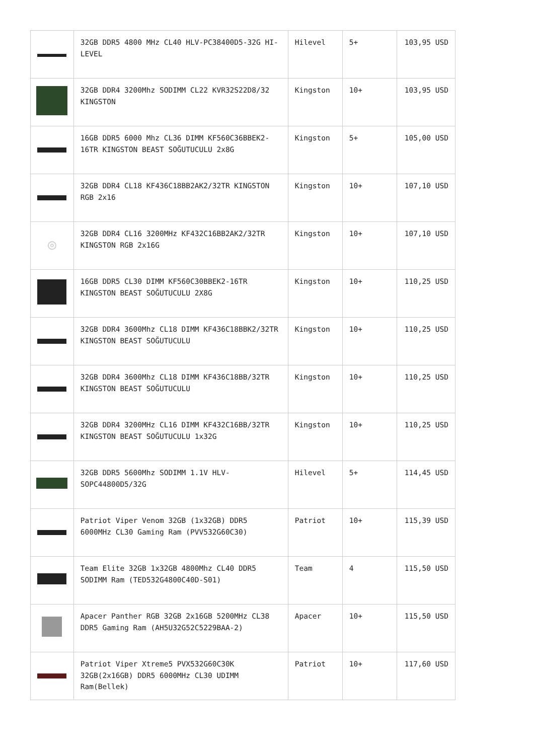| | 32GB DDR5 4800 MHz CL40 HLV-PC38400D5-32G HI-LEVEL | Hilevel | 5+ | 103,95 USD |
| | 32GB DDR4 3200Mhz SODIMM CL22 KVR32S22D8/32 KINGSTON | Kingston | 10+ | 103,95 USD |
| | 16GB DDR5 6000 Mhz CL36 DIMM KF560C36BBEK2-16TR KINGSTON BEAST SOĞUTUCULU 2x8G | Kingston | 5+ | 105,00 USD |
| | 32GB DDR4 CL18 KF436C18BB2AK2/32TR KINGSTON RGB 2x16 | Kingston | 10+ | 107,10 USD |
| ◎ | 32GB DDR4 CL16 3200MHz KF432C16BB2AK2/32TR KINGSTON RGB 2x16G | Kingston | 10+ | 107,10 USD |
| | 16GB DDR5 CL30 DIMM KF560C30BBEK2-16TR KINGSTON BEAST SOĞUTUCULU 2X8G | Kingston | 10+ | 110,25 USD |
| | 32GB DDR4 3600Mhz CL18 DIMM KF436C18BBK2/32TR KINGSTON BEAST SOĞUTUCULU | Kingston | 10+ | 110,25 USD |
| | 32GB DDR4 3600Mhz CL18 DIMM KF436C18BB/32TR KINGSTON BEAST SOĞUTUCULU | Kingston | 10+ | 110,25 USD |
| | 32GB DDR4 3200MHz CL16 DIMM KF432C16BB/32TR KINGSTON BEAST SOĞUTUCULU 1x32G | Kingston | 10+ | 110,25 USD |
| | 32GB DDR5 5600Mhz SODIMM 1.1V HLV-SOPC44800D5/32G | Hilevel | 5+ | 114,45 USD |
| | Patriot Viper Venom 32GB (1x32GB) DDR5 6000MHz CL30 Gaming Ram (PVV532G60C30) | Patriot | 10+ | 115,39 USD |
| | Team Elite 32GB 1x32GB 4800Mhz CL40 DDR5 SODIMM Ram (TED532G4800C40D-S01) | Team | 4 | 115,50 USD |
| | Apacer Panther RGB 32GB 2x16GB 5200MHz CL38 DDR5 Gaming Ram (AH5U32G52C5229BAA-2) | Apacer | 10+ | 115,50 USD |
| | Patriot Viper Xtreme5 PVX532G60C30K 32GB(2x16GB) DDR5 6000MHz CL30 UDIMM Ram(Bellek) | Patriot | 10+ | 117,60 USD |